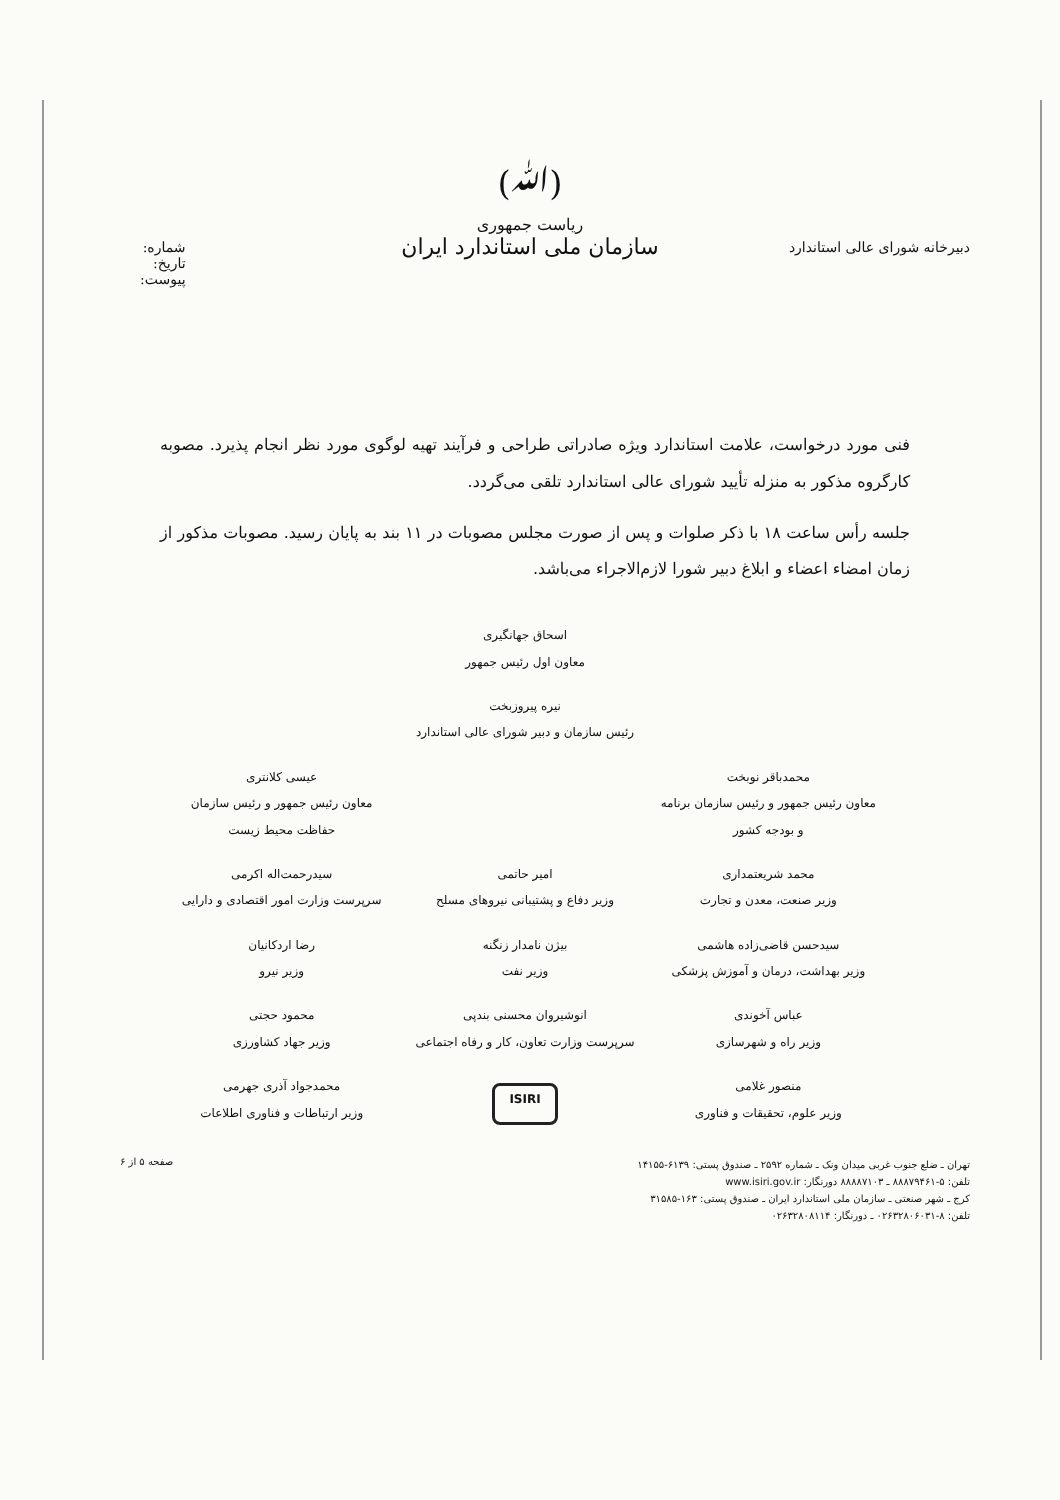(ﷲ)
ریاست جمهوری
سازمان ملی استاندارد ایران
دبیرخانه شورای عالی استاندارد شماره:
تاریخ:
پیوست:
فنی مورد درخواست، علامت استاندارد ویژه صادراتی طراحی و فرآیند تهیه لوگوی مورد نظر انجام پذیرد. مصوبه کارگروه مذکور به منزله تأیید شورای عالی استاندارد تلقی می‌گردد.
جلسه رأس ساعت ۱۸ با ذکر صلوات و پس از صورت مجلس مصوبات در ۱۱ بند به پایان رسید. مصوبات مذکور از زمان امضاء اعضاء و ابلاغ دبیر شورا لازم‌الاجراء می‌باشد.
اسحاق جهانگیری
معاون اول رئیس جمهور
نیره پیروزبخت
رئیس سازمان و دبیر شورای عالی استاندارد
محمدباقر نوبخت
معاون رئیس جمهور و رئیس سازمان برنامه و بودجه کشور
عیسی کلانتری
معاون رئیس جمهور و رئیس سازمان حفاظت محیط زیست
محمد شریعتمداری
وزیر صنعت، معدن و تجارت
امیر حاتمی
وزیر دفاع و پشتیبانی نیروهای مسلح
سیدرحمت‌اله اکرمی
سرپرست وزارت امور اقتصادی و دارایی
سیدحسن قاضی‌زاده هاشمی
وزیر بهداشت، درمان و آموزش پزشکی
بیژن نامدار زنگنه
وزیر نفت
رضا اردکانیان
وزیر نیرو
عباس آخوندی
وزیر راه و شهرسازی
انوشیروان محسنی بندپی
سرپرست وزارت تعاون، کار و رفاه اجتماعی
محمود حجتی
وزیر جهاد کشاورزی
منصور غلامی
وزیر علوم، تحقیقات و فناوری
ISIRI
محمدجواد آذری جهرمی
وزیر ارتباطات و فناوری اطلاعات
تهران ـ ضلع جنوب غربی میدان ونک ـ شماره ۲۵۹۲ ـ صندوق پستی: ۶۱۳۹-۱۴۱۵۵
تلفن: ۵-۸۸۸۷۹۴۶۱ ـ ۸۸۸۸۷۱۰۳ دورنگار: www.isiri.gov.ir
کرج ـ شهر صنعتی ـ سازمان ملی استاندارد ایران ـ صندوق پستی: ۱۶۳-۳۱۵۸۵
تلفن: ۸-۰۲۶۳۲۸۰۶۰۳۱ ـ دورنگار: ۰۲۶۳۲۸۰۸۱۱۴
صفحه ۵ از ۶